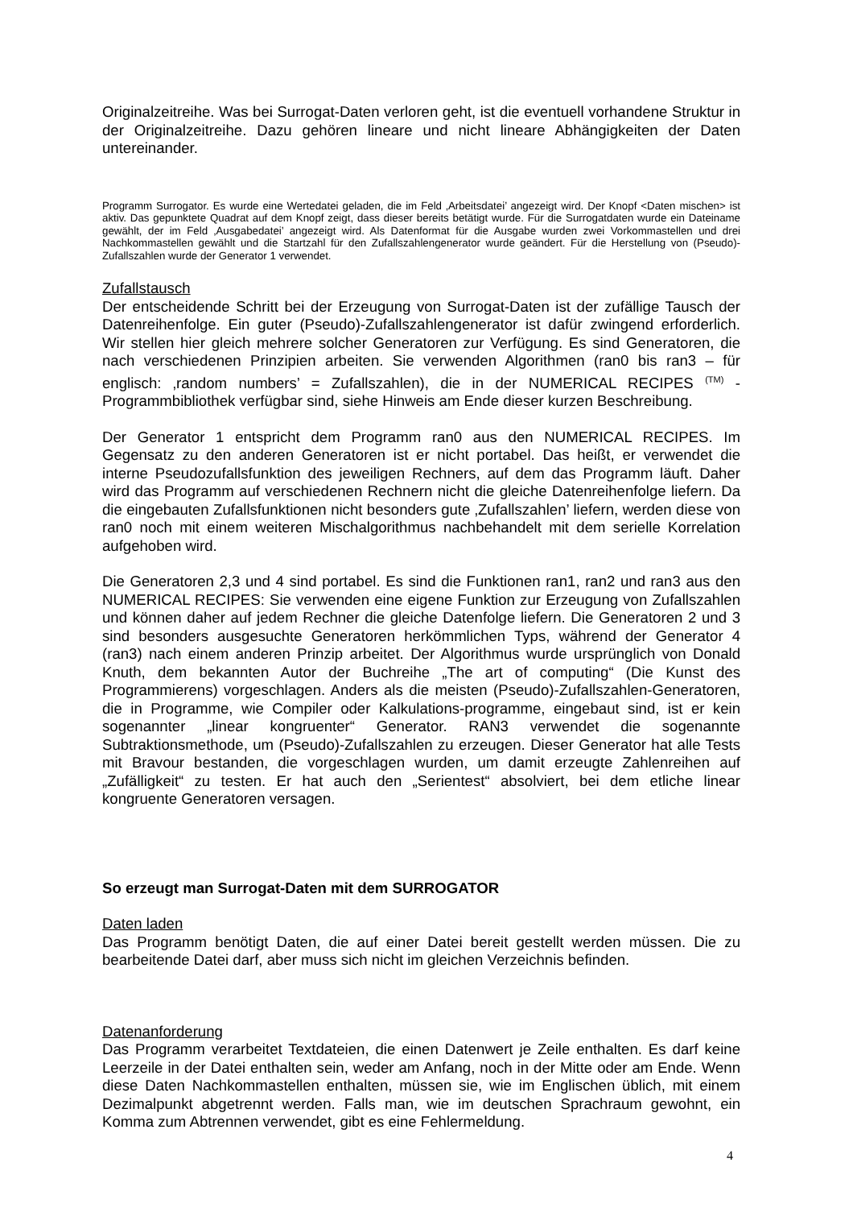Originalzeitreihe. Was bei Surrogat-Daten verloren geht, ist die eventuell vorhandene Struktur in der Originalzeitreihe. Dazu gehören lineare und nicht lineare Abhängigkeiten der Daten untereinander.
Programm Surrogator. Es wurde eine Wertedatei geladen, die im Feld ‚Arbeitsdatei’ angezeigt wird. Der Knopf <Daten mischen> ist aktiv. Das gepunktete Quadrat auf dem Knopf zeigt, dass dieser bereits betätigt wurde. Für die Surrogatdaten wurde ein Dateiname gewählt, der im Feld ‚Ausgabedatei’ angezeigt wird. Als Datenformat für die Ausgabe wurden zwei Vorkommastellen und drei Nachkommastellen gewählt und die Startzahl für den Zufallszahlengenerator wurde geändert. Für die Herstellung von (Pseudo)-Zufallszahlen wurde der Generator 1 verwendet.
Zufallstausch
Der entscheidende Schritt bei der Erzeugung von Surrogat-Daten ist der zufällige Tausch der Datenreihenfolge. Ein guter (Pseudo)-Zufallszahlengenerator ist dafür zwingend erforderlich. Wir stellen hier gleich mehrere solcher Generatoren zur Verfügung. Es sind Generatoren, die nach verschiedenen Prinzipien arbeiten. Sie verwenden Algorithmen (ran0 bis ran3 – für englisch: ‚random numbers’ = Zufallszahlen), die in der NUMERICAL RECIPES <sup>(TM)</sup> -Programmbibliothek verfügbar sind, siehe Hinweis am Ende dieser kurzen Beschreibung.
Der Generator 1 entspricht dem Programm ran0 aus den NUMERICAL RECIPES. Im Gegensatz zu den anderen Generatoren ist er nicht portabel. Das heißt, er verwendet die interne Pseudozufallsfunktion des jeweiligen Rechners, auf dem das Programm läuft. Daher wird das Programm auf verschiedenen Rechnern nicht die gleiche Datenreihenfolge liefern. Da die eingebauten Zufallsfunktionen nicht besonders gute ‚Zufallszahlen’ liefern, werden diese von ran0 noch mit einem weiteren Mischalgorithmus nachbehandelt mit dem serielle Korrelation aufgehoben wird.
Die Generatoren 2,3 und 4 sind portabel. Es sind die Funktionen ran1, ran2 und ran3 aus den NUMERICAL RECIPES: Sie verwenden eine eigene Funktion zur Erzeugung von Zufallszahlen und können daher auf jedem Rechner die gleiche Datenfolge liefern. Die Generatoren 2 und 3 sind besonders ausgesuchte Generatoren herkömmlichen Typs, während der Generator 4 (ran3) nach einem anderen Prinzip arbeitet. Der Algorithmus wurde ursprünglich von Donald Knuth, dem bekannten Autor der Buchreihe „The art of computing“ (Die Kunst des Programmierens) vorgeschlagen. Anders als die meisten (Pseudo)-Zufallszahlen-Generatoren, die in Programme, wie Compiler oder Kalkulations-programme, eingebaut sind, ist er kein sogenannter „linear kongruenter“ Generator. RAN3 verwendet die sogenannte Subtraktionsmethode, um (Pseudo)-Zufallszahlen zu erzeugen. Dieser Generator hat alle Tests mit Bravour bestanden, die vorgeschlagen wurden, um damit erzeugte Zahlenreihen auf „Zufälligkeit“ zu testen. Er hat auch den „Serientest“ absolviert, bei dem etliche linear kongruente Generatoren versagen.
So erzeugt man Surrogat-Daten mit dem SURROGATOR
Daten laden
Das Programm benötigt Daten, die auf einer Datei bereit gestellt werden müssen. Die zu bearbeitende Datei darf, aber muss sich nicht im gleichen Verzeichnis befinden.
Datenanforderung
Das Programm verarbeitet Textdateien, die einen Datenwert je Zeile enthalten. Es darf keine Leerzeile in der Datei enthalten sein, weder am Anfang, noch in der Mitte oder am Ende. Wenn diese Daten Nachkommastellen enthalten, müssen sie, wie im Englischen üblich, mit einem Dezimalpunkt abgetrennt werden. Falls man, wie im deutschen Sprachraum gewohnt, ein Komma zum Abtrennen verwendet, gibt es eine Fehlermeldung.
4